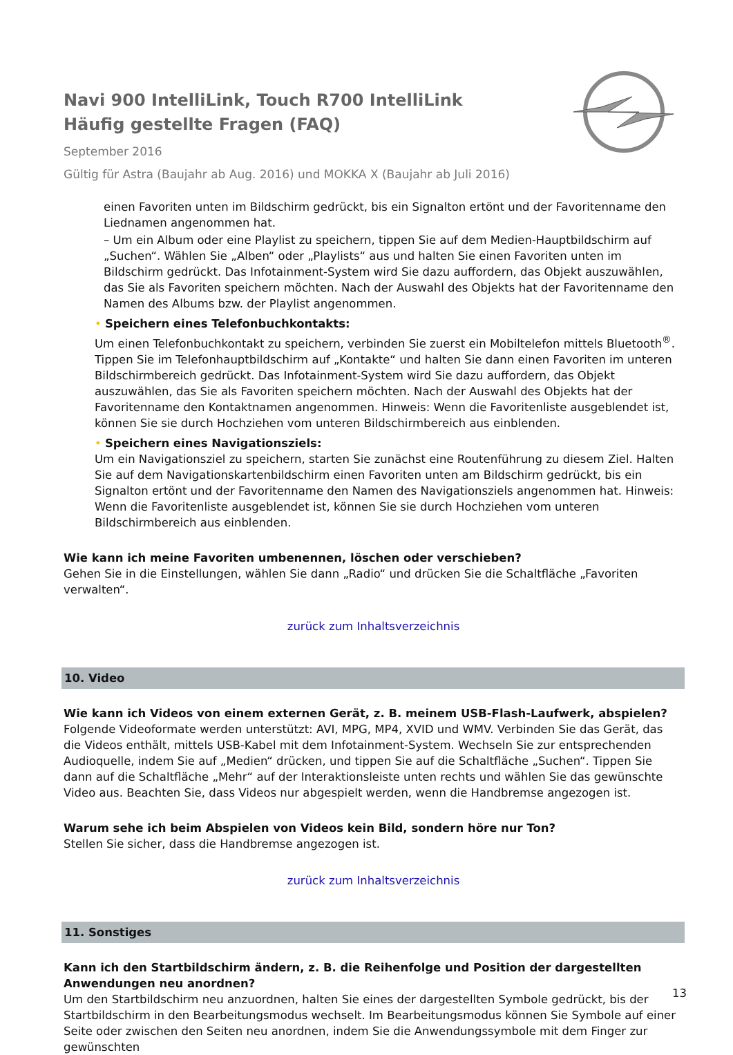Navi 900 IntelliLink, Touch R700 IntelliLink
Häufig gestellte Fragen (FAQ)
September 2016
Gültig für Astra (Baujahr ab Aug. 2016) und MOKKA X (Baujahr ab Juli 2016)
einen Favoriten unten im Bildschirm gedrückt, bis ein Signalton ertönt und der Favoritenname den Liednamen angenommen hat.
– Um ein Album oder eine Playlist zu speichern, tippen Sie auf dem Medien-Hauptbildschirm auf „Suchen“. Wählen Sie „Alben“ oder „Playlists“ aus und halten Sie einen Favoriten unten im Bildschirm gedrückt. Das Infotainment-System wird Sie dazu auffordern, das Objekt auszuwählen, das Sie als Favoriten speichern möchten. Nach der Auswahl des Objekts hat der Favoritenname den Namen des Albums bzw. der Playlist angenommen.
• Speichern eines Telefonbuchkontakts:
Um einen Telefonbuchkontakt zu speichern, verbinden Sie zuerst ein Mobiltelefon mittels Bluetooth<sup>®</sup>. Tippen Sie im Telefonhauptbildschirm auf „Kontakte“ und halten Sie dann einen Favoriten im unteren Bildschirmbereich gedrückt. Das Infotainment-System wird Sie dazu auffordern, das Objekt auszuwählen, das Sie als Favoriten speichern möchten. Nach der Auswahl des Objekts hat der Favoritenname den Kontaktnamen angenommen. Hinweis: Wenn die Favoritenliste ausgeblendet ist, können Sie sie durch Hochziehen vom unteren Bildschirmbereich aus einblenden.
• Speichern eines Navigationsziels:
Um ein Navigationsziel zu speichern, starten Sie zunächst eine Routenführung zu diesem Ziel. Halten Sie auf dem Navigationskartenbildschirm einen Favoriten unten am Bildschirm gedrückt, bis ein Signalton ertönt und der Favoritenname den Namen des Navigationsziels angenommen hat. Hinweis: Wenn die Favoritenliste ausgeblendet ist, können Sie sie durch Hochziehen vom unteren Bildschirmbereich aus einblenden.
Wie kann ich meine Favoriten umbenennen, löschen oder verschieben?
Gehen Sie in die Einstellungen, wählen Sie dann „Radio“ und drücken Sie die Schaltfläche „Favoriten verwalten“.
zurück zum Inhaltsverzeichnis
10. Video
Wie kann ich Videos von einem externen Gerät, z. B. meinem USB-Flash-Laufwerk, abspielen?
Folgende Videoformate werden unterstützt: AVI, MPG, MP4, XVID und WMV. Verbinden Sie das Gerät, das die Videos enthält, mittels USB-Kabel mit dem Infotainment-System. Wechseln Sie zur entsprechenden Audioquelle, indem Sie auf „Medien“ drücken, und tippen Sie auf die Schaltfläche „Suchen“. Tippen Sie dann auf die Schaltfläche „Mehr“ auf der Interaktionsleiste unten rechts und wählen Sie das gewünschte Video aus. Beachten Sie, dass Videos nur abgespielt werden, wenn die Handbremse angezogen ist.
Warum sehe ich beim Abspielen von Videos kein Bild, sondern höre nur Ton?
Stellen Sie sicher, dass die Handbremse angezogen ist.
zurück zum Inhaltsverzeichnis
11. Sonstiges
Kann ich den Startbildschirm ändern, z. B. die Reihenfolge und Position der dargestellten Anwendungen neu anordnen?
Um den Startbildschirm neu anzuordnen, halten Sie eines der dargestellten Symbole gedrückt, bis der Startbildschirm in den Bearbeitungsmodus wechselt. Im Bearbeitungsmodus können Sie Symbole auf einer Seite oder zwischen den Seiten neu anordnen, indem Sie die Anwendungssymbole mit dem Finger zur gewünschten
13